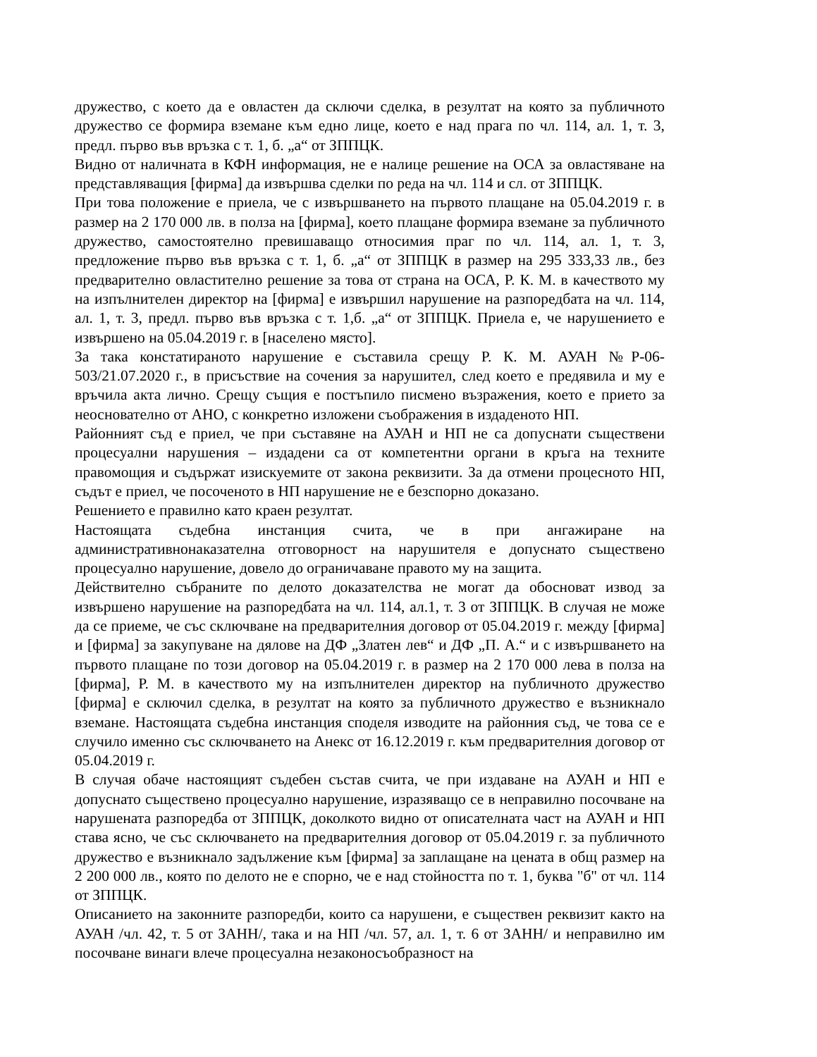дружество, с което да е овластен да сключи сделка, в резултат на която за публичното дружество се формира вземане към едно лице, което е над прага по чл. 114, ал. 1, т. 3, предл. първо във връзка с т. 1, б. „а“ от ЗППЦК.
Видно от наличната в КФН информация, не е налице решение на ОСА за овластяване на представляващия [фирма] да извършва сделки по реда на чл. 114 и сл. от ЗППЦК.
При това положение е приела, че с извършването на първото плащане на 05.04.2019 г. в размер на 2 170 000 лв. в полза на [фирма], което плащане формира вземане за публичното дружество, самостоятелно превишаващо относимия праг по чл. 114, ал. 1, т. 3, предложение първо във връзка с т. 1, б. „а“ от ЗППЦК в размер на 295 333,33 лв., без предварително овластително решение за това от страна на ОСА, Р. К. М. в качеството му на изпълнителен директор на [фирма] е извършил нарушение на разпоредбата на чл. 114, ал. 1, т. 3, предл. първо във връзка с т. 1,б. „а“ от ЗППЦК. Приела е, че нарушението е извършено на 05.04.2019 г. в [населено място].
За така констатираното нарушение е съставила срещу Р. К. М. АУАН №Р-06-503/21.07.2020 г., в присъствие на сочения за нарушител, след което е предявила и му е връчила акта лично. Срещу същия е постъпило писмено възражения, което е прието за неоснователно от АНО, с конкретно изложени съображения в издаденото НП.
Районният съд е приел, че при съставяне на АУАН и НП не са допуснати съществени процесуални нарушения – издадени са от компетентни органи в кръга на техните правомощия и съдържат изискуемите от закона реквизити. За да отмени процесното НП, съдът е приел, че посоченото в НП нарушение не е безспорно доказано.
Решението е правилно като краен резултат.
Настоящата съдебна инстанция счита, че в при ангажиране на административнонаказателна отговорност на нарушителя е допуснато съществено процесуално нарушение, довело до ограничаване правото му на защита.
Действително събраните по делото доказателства не могат да обосноват извод за извършено нарушение на разпоредбата на чл. 114, ал.1, т. 3 от ЗППЦК. В случая не може да се приеме, че със сключване на предварителния договор от 05.04.2019 г. между [фирма] и [фирма] за закупуване на дялове на ДФ „Златен лев“ и ДФ „П. А.“ и с извършването на първото плащане по този договор на 05.04.2019 г. в размер на 2 170 000 лева в полза на [фирма], Р. М. в качеството му на изпълнителен директор на публичното дружество [фирма] е сключил сделка, в резултат на която за публичното дружество е възникнало вземане. Настоящата съдебна инстанция споделя изводите на районния съд, че това се е случило именно със сключването на Анекс от 16.12.2019 г. към предварителния договор от 05.04.2019 г.
В случая обаче настоящият съдебен състав счита, че при издаване на АУАН и НП е допуснато съществено процесуално нарушение, изразяващо се в неправилно посочване на нарушената разпоредба от ЗППЦК, доколкото видно от описателната част на АУАН и НП става ясно, че със сключването на предварителния договор от 05.04.2019 г. за публичното дружество е възникнало задължение към [фирма] за заплащане на цената в общ размер на 2 200 000 лв., която по делото не е спорно, че е над стойността по т. 1, буква "б" от чл. 114 от ЗППЦК.
Описанието на законните разпоредби, които са нарушени, е съществен реквизит както на АУАН /чл. 42, т. 5 от ЗАНН/, така и на НП /чл. 57, ал. 1, т. 6 от ЗАНН/ и неправилно им посочване винаги влече процесуална незаконосъобразност на